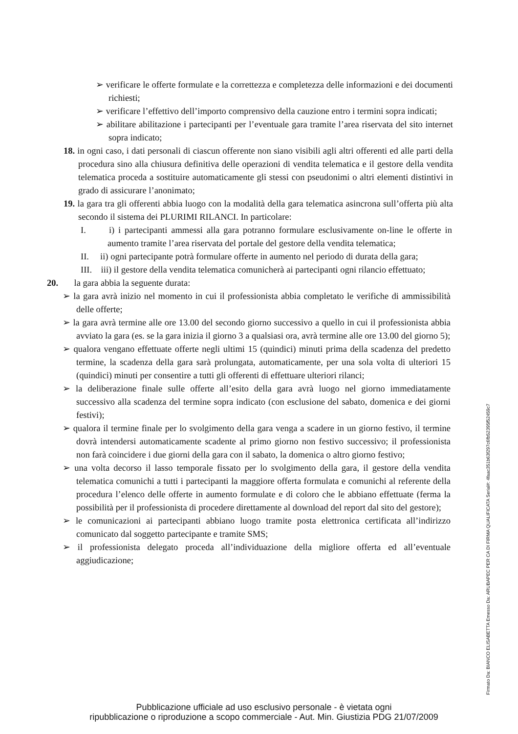➢ verificare le offerte formulate e la correttezza e completezza delle informazioni e dei documenti richiesti;
➢ verificare l’effettivo dell’importo comprensivo della cauzione entro i termini sopra indicati;
➢ abilitare abilitazione i partecipanti per l’eventuale gara tramite l’area riservata del sito internet sopra indicato;
18. in ogni caso, i dati personali di ciascun offerente non siano visibili agli altri offerenti ed alle parti della procedura sino alla chiusura definitiva delle operazioni di vendita telematica e il gestore della vendita telematica proceda a sostituire automaticamente gli stessi con pseudonimi o altri elementi distintivi in grado di assicurare l’anonimato;
19. la gara tra gli offerenti abbia luogo con la modalità della gara telematica asincrona sull’offerta più alta secondo il sistema dei PLURIMI RILANCI. In particolare:
I. i) i partecipanti ammessi alla gara potranno formulare esclusivamente on-line le offerte in aumento tramite l’area riservata del portale del gestore della vendita telematica;
II. ii) ogni partecipante potrà formulare offerte in aumento nel periodo di durata della gara;
III. iii) il gestore della vendita telematica comunicherà ai partecipanti ogni rilancio effettuato;
20. la gara abbia la seguente durata:
➢ la gara avrà inizio nel momento in cui il professionista abbia completato le verifiche di ammissibilità delle offerte;
➢ la gara avrà termine alle ore 13.00 del secondo giorno successivo a quello in cui il professionista abbia avviato la gara (es. se la gara inizia il giorno 3 a qualsiasi ora, avrà termine alle ore 13.00 del giorno 5);
➢ qualora vengano effettuate offerte negli ultimi 15 (quindici) minuti prima della scadenza del predetto termine, la scadenza della gara sarà prolungata, automaticamente, per una sola volta di ulteriori 15 (quindici) minuti per consentire a tutti gli offerenti di effettuare ulteriori rilanci;
➢ la deliberazione finale sulle offerte all’esito della gara avrà luogo nel giorno immediatamente successivo alla scadenza del termine sopra indicato (con esclusione del sabato, domenica e dei giorni festivi);
➢ qualora il termine finale per lo svolgimento della gara venga a scadere in un giorno festivo, il termine dovrà intendersi automaticamente scadente al primo giorno non festivo successivo; il professionista non farà coincidere i due giorni della gara con il sabato, la domenica o altro giorno festivo;
➢ una volta decorso il lasso temporale fissato per lo svolgimento della gara, il gestore della vendita telematica comunichi a tutti i partecipanti la maggiore offerta formulata e comunichi al referente della procedura l’elenco delle offerte in aumento formulate e di coloro che le abbiano effettuate (ferma la possibilità per il professionista di procedere direttamente al download del report dal sito del gestore);
➢ le comunicazioni ai partecipanti abbiano luogo tramite posta elettronica certificata all’indirizzo comunicato dal soggetto partecipante e tramite SMS;
➢ il professionista delegato proceda all’individuazione della migliore offerta ed all’eventuale aggiudicazione;
Firmato Da: BIANCO ELISABETTA Emesso Da: ARUBAPEC PER CA DI FIRMA QUALIFICATA Serial#: 4faac351b63f297c6fb52395f52459c7
Pubblicazione ufficiale ad uso esclusivo personale - è vietata ogni
ripubblicazione o riproduzione a scopo commerciale - Aut. Min. Giustizia PDG 21/07/2009